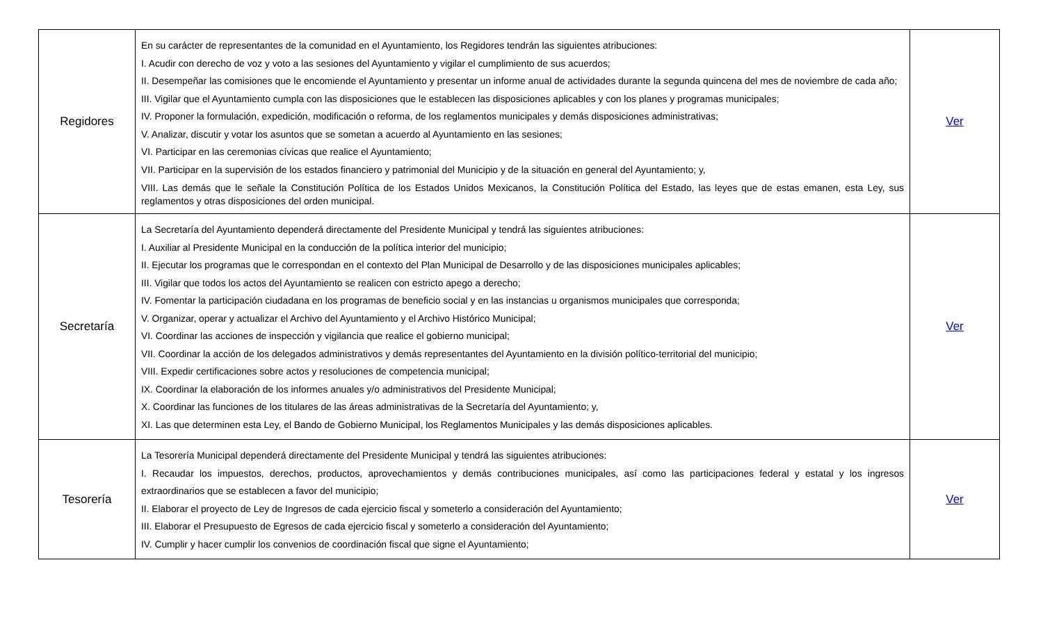| Regidores | En su carácter de representantes de la comunidad en el Ayuntamiento, los Regidores tendrán las siguientes atribuciones: I. Acudir con derecho de voz y voto a las sesiones del Ayuntamiento y vigilar el cumplimiento de sus acuerdos; II. Desempeñar las comisiones que le encomiende el Ayuntamiento y presentar un informe anual de actividades durante la segunda quincena del mes de noviembre de cada año; III. Vigilar que el Ayuntamiento cumpla con las disposiciones que le establecen las disposiciones aplicables y con los planes y programas municipales; IV. Proponer la formulación, expedición, modificación o reforma, de los reglamentos municipales y demás disposiciones administrativas; V. Analizar, discutir y votar los asuntos que se sometan a acuerdo al Ayuntamiento en las sesiones; VI. Participar en las ceremonias cívicas que realice el Ayuntamiento; VII. Participar en la supervisión de los estados financiero y patrimonial del Municipio y de la situación en general del Ayuntamiento; y, VIII. Las demás que le señale la Constitución Política de los Estados Unidos Mexicanos, la Constitución Política del Estado, las leyes que de estas emanen, esta Ley, sus reglamentos y otras disposiciones del orden municipal. | Ver |
| Secretaría | La Secretaría del Ayuntamiento dependerá directamente del Presidente Municipal y tendrá las siguientes atribuciones: I. Auxiliar al Presidente Municipal en la conducción de la política interior del municipio; II. Ejecutar los programas que le correspondan en el contexto del Plan Municipal de Desarrollo y de las disposiciones municipales aplicables; III. Vigilar que todos los actos del Ayuntamiento se realicen con estricto apego a derecho; IV. Fomentar la participación ciudadana en los programas de beneficio social y en las instancias u organismos municipales que corresponda; V. Organizar, operar y actualizar el Archivo del Ayuntamiento y el Archivo Histórico Municipal; VI. Coordinar las acciones de inspección y vigilancia que realice el gobierno municipal; VII. Coordinar la acción de los delegados administrativos y demás representantes del Ayuntamiento en la división político-territorial del municipio; VIII. Expedir certificaciones sobre actos y resoluciones de competencia municipal; IX. Coordinar la elaboración de los informes anuales y/o administrativos del Presidente Municipal; X. Coordinar las funciones de los titulares de las áreas administrativas de la Secretaría del Ayuntamiento; y, XI. Las que determinen esta Ley, el Bando de Gobierno Municipal, los Reglamentos Municipales y las demás disposiciones aplicables. | Ver |
| Tesorería | La Tesorería Municipal dependerá directamente del Presidente Municipal y tendrá las siguientes atribuciones: I. Recaudar los impuestos, derechos, productos, aprovechamientos y demás contribuciones municipales, así como las participaciones federal y estatal y los ingresos extraordinarios que se establecen a favor del municipio; II. Elaborar el proyecto de Ley de Ingresos de cada ejercicio fiscal y someterlo a consideración del Ayuntamiento; III. Elaborar el Presupuesto de Egresos de cada ejercicio fiscal y someterlo a consideración del Ayuntamiento; IV. Cumplir y hacer cumplir los convenios de coordinación fiscal que signe el Ayuntamiento; | Ver |